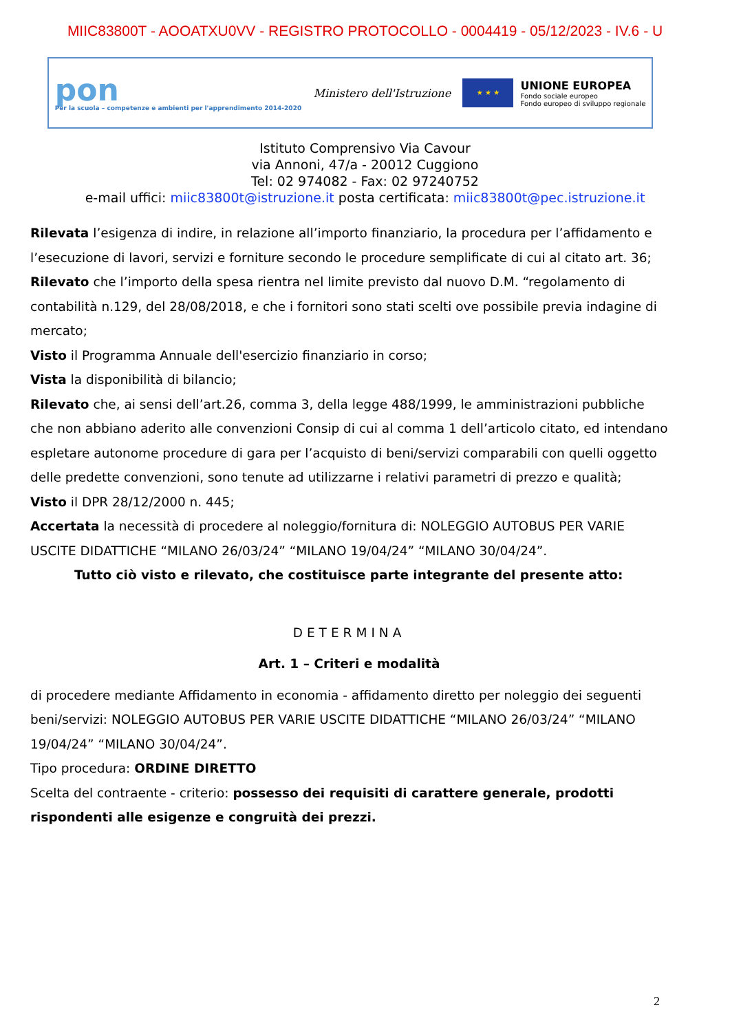MIIC83800T - AOOATXU0VV - REGISTRO PROTOCOLLO - 0004419 - 05/12/2023 - IV.6 - U
pon
Per la scuola – competenze e ambienti per l'apprendimento 2014-2020
Ministero dell'Istruzione
★ ★ ★
UNIONE EUROPEA
Fondo sociale europeo
Fondo europeo di sviluppo regionale
Istituto Comprensivo Via Cavour
via Annoni, 47/a - 20012 Cuggiono
Tel: 02 974082 - Fax: 02 97240752
e-mail uffici: miic83800t@istruzione.it posta certificata: miic83800t@pec.istruzione.it
Rilevata l’esigenza di indire, in relazione all’importo finanziario, la procedura per l’affidamento e l’esecuzione di lavori, servizi e forniture secondo le procedure semplificate di cui al citato art. 36;
Rilevato che l’importo della spesa rientra nel limite previsto dal nuovo D.M. “regolamento di contabilità n.129, del 28/08/2018, e che i fornitori sono stati scelti ove possibile previa indagine di mercato;
Visto il Programma Annuale dell'esercizio finanziario in corso;
Vista la disponibilità di bilancio;
Rilevato che, ai sensi dell’art.26, comma 3, della legge 488/1999, le amministrazioni pubbliche che non abbiano aderito alle convenzioni Consip di cui al comma 1 dell’articolo citato, ed intendano espletare autonome procedure di gara per l’acquisto di beni/servizi comparabili con quelli oggetto delle predette convenzioni, sono tenute ad utilizzarne i relativi parametri di prezzo e qualità;
Visto il DPR 28/12/2000 n. 445;
Accertata la necessità di procedere al noleggio/fornitura di: NOLEGGIO AUTOBUS PER VARIE USCITE DIDATTICHE “MILANO 26/03/24” “MILANO 19/04/24” “MILANO 30/04/24”.
Tutto ciò visto e rilevato, che costituisce parte integrante del presente atto:
DETERMINA
Art. 1 – Criteri e modalità
di procedere mediante Affidamento in economia - affidamento diretto per noleggio dei seguenti beni/servizi: NOLEGGIO AUTOBUS PER VARIE USCITE DIDATTICHE “MILANO 26/03/24” “MILANO 19/04/24” “MILANO 30/04/24”.
Tipo procedura: ORDINE DIRETTO
Scelta del contraente - criterio: possesso dei requisiti di carattere generale, prodotti rispondenti alle esigenze e congruità dei prezzi.
2